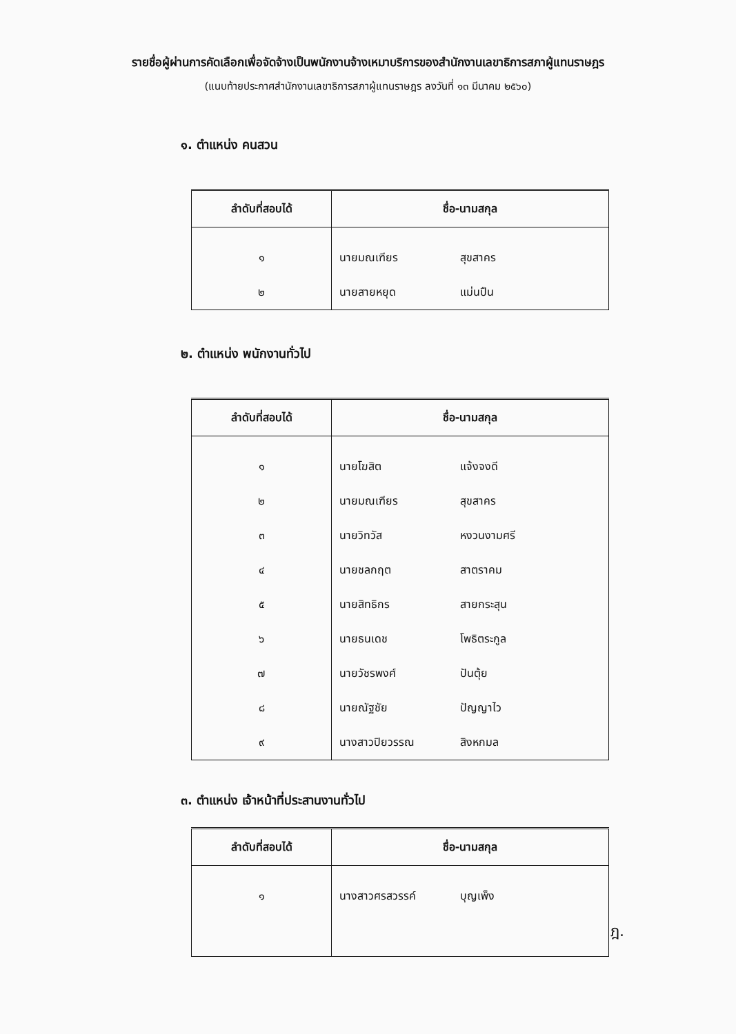รายชื่อผู้ผ่านการคัดเลือกเพื่อจัดจ้างเป็นพนักงานจ้างเหมาบริการของสำนักงานเลขาธิการสภาผู้แทนราษฎร
(แนบท้ายประกาศสำนักงานเลขาธิการสภาผู้แทนราษฎร ลงวันที่ ๑๓ มีนาคม ๒๕๖๐)
๑. ตำแหน่ง คนสวน
| ลำดับที่สอบได้ | ชื่อ-นามสกุล |
| --- | --- |
| ๑ | นายมณเฑียร สุขสาคร |
| ๒ | นายสายหยุด แม่นปืน |
๒. ตำแหน่ง พนักงานทั่วไป
| ลำดับที่สอบได้ | ชื่อ-นามสกุล |
| --- | --- |
| ๑ | นายโฆสิต แจ้งจงดี |
| ๒ | นายมณเฑียร สุขสาคร |
| ๓ | นายวิทวัส หงวนงามศรี |
| ๔ | นายชลกฤต สาตราคม |
| ๕ | นายสิทธิกร สายกระสุน |
| ๖ | นายธนเดช โพธิตระกูล |
| ๗ | นายวัชรพงศ์ ปันตุ้ย |
| ๘ | นายณัฐชัย ปัญญาไว |
| ๙ | นางสาวปิยวรรณ สิงหกมล |
๓. ตำแหน่ง เจ้าหน้าที่ประสานงานทั่วไป
| ลำดับที่สอบได้ | ชื่อ-นามสกุล |
| --- | --- |
| ๑ | นางสาวศรสวรรค์ บุญเพ็ง |
ฎ.